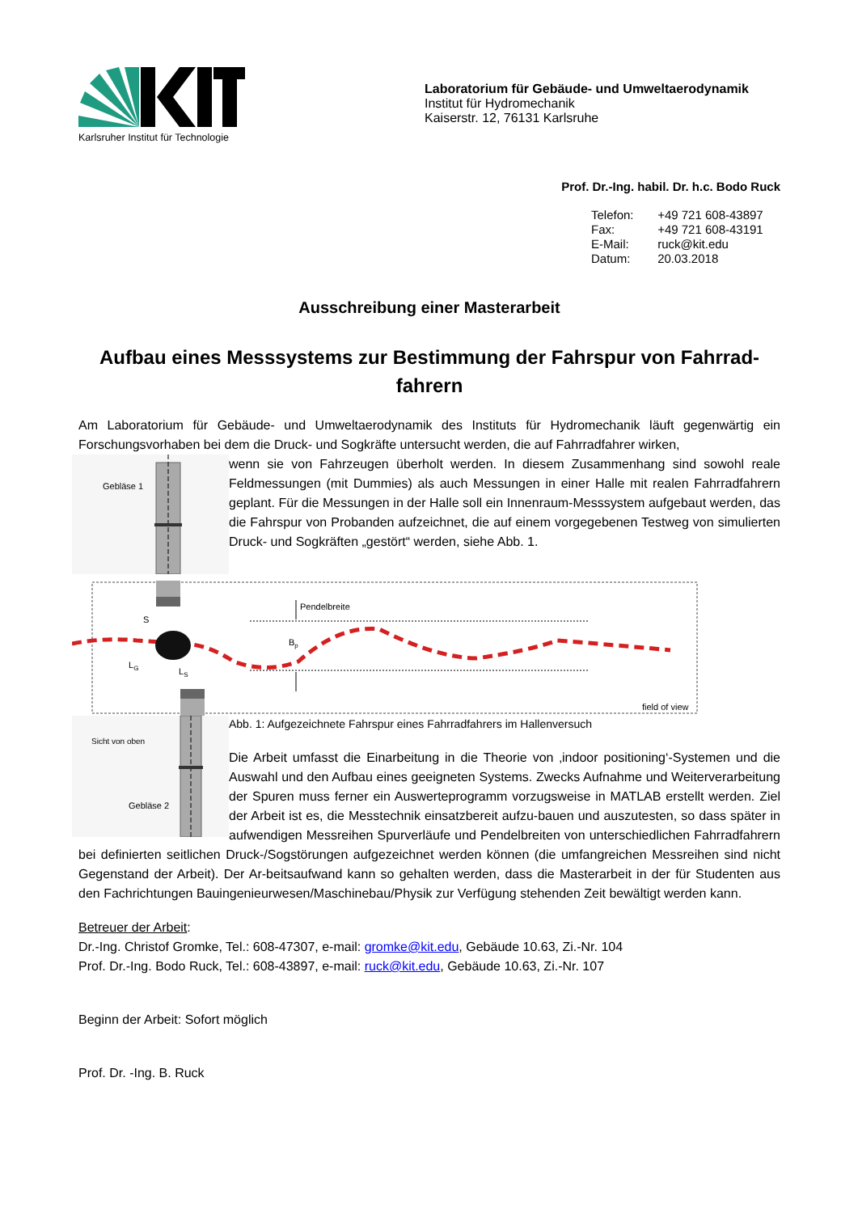Karlsruher Institut für Technologie
Laboratorium für Gebäude- und Umweltaerodynamik
Institut für Hydromechanik
Kaiserstr. 12, 76131 Karlsruhe
Prof. Dr.-Ing. habil. Dr. h.c. Bodo Ruck
Telefon: +49 721 608-43897
Fax: +49 721 608-43191
E-Mail: ruck@kit.edu
Datum: 20.03.2018
Ausschreibung einer Masterarbeit
Aufbau eines Messsystems zur Bestimmung der Fahrspur von Fahrrad-fahrern
Am Laboratorium für Gebäude- und Umweltaerodynamik des Instituts für Hydromechanik läuft gegenwärtig ein Forschungsvorhaben bei dem die Druck- und Sogkräfte untersucht werden, die auf Fahrradfahrer wirken,
Gebläse 1
wenn sie von Fahrzeugen überholt werden. In diesem Zusammenhang sind sowohl reale Feldmessungen (mit Dummies) als auch Messungen in einer Halle mit realen Fahrradfahrern geplant. Für die Messungen in der Halle soll ein Innenraum-Messsystem aufgebaut werden, das die Fahrspur von Probanden aufzeichnet, die auf einem vorgegebenen Testweg von simulierten Druck- und Sogkräften „gestört“ werden, siehe Abb. 1.
Pendelbreite
Bp
S
LG
LS
field of view
Sicht von oben
Gebläse 2
Abb. 1: Aufgezeichnete Fahrspur eines Fahrradfahrers im Hallenversuch
Die Arbeit umfasst die Einarbeitung in die Theorie von ‚indoor positioning‘-Systemen und die Auswahl und den Aufbau eines geeigneten Systems. Zwecks Aufnahme und Weiterverarbeitung der Spuren muss ferner ein Auswerteprogramm vorzugsweise in MATLAB erstellt werden. Ziel der Arbeit ist es, die Messtechnik einsatzbereit aufzu-bauen und auszutesten, so dass später in aufwendigen Messreihen Spurverläufe und Pendelbreiten von unterschiedlichen Fahrradfahrern bei definierten seitlichen Druck-/Sogstörungen aufgezeichnet werden können (die umfangreichen Messreihen sind nicht Gegenstand der Arbeit). Der Ar-beitsaufwand kann so gehalten werden, dass die Masterarbeit in der für Studenten aus den Fachrichtungen Bauingenieurwesen/Maschinebau/Physik zur Verfügung stehenden Zeit bewältigt werden kann.
Betreuer der Arbeit:
Dr.-Ing. Christof Gromke, Tel.: 608-47307, e-mail: gromke@kit.edu, Gebäude 10.63, Zi.-Nr. 104
Prof. Dr.-Ing. Bodo Ruck, Tel.: 608-43897, e-mail: ruck@kit.edu, Gebäude 10.63, Zi.-Nr. 107
Beginn der Arbeit: Sofort möglich
Prof. Dr. -Ing. B. Ruck